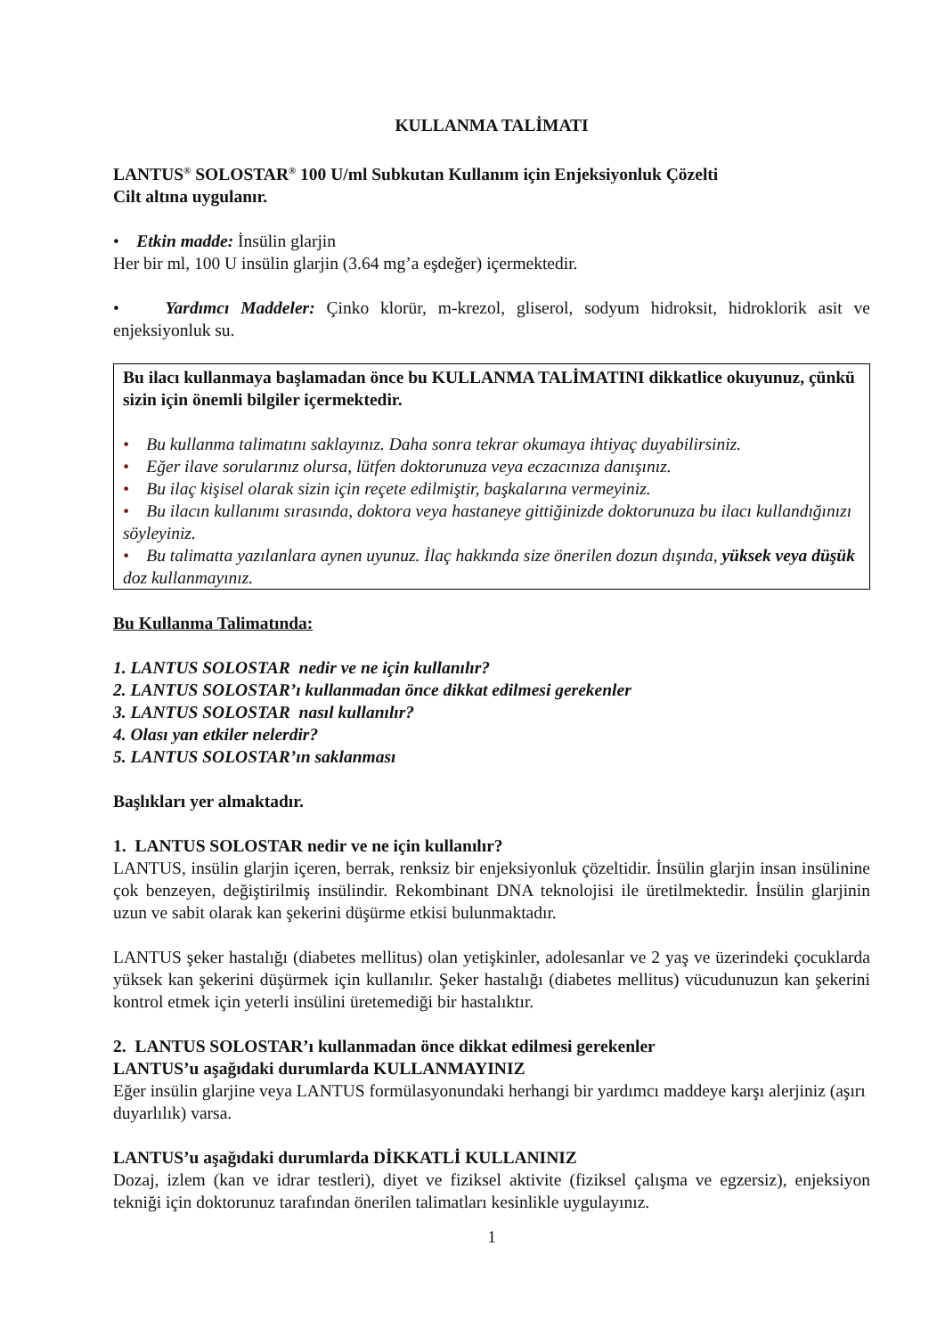KULLANMA TALİMATI
LANTUS<sup>®</sup> SOLOSTAR<sup>®</sup> 100 U/ml Subkutan Kullanım için Enjeksiyonluk Çözelti
Cilt altına uygulanır.
• Etkin madde: İnsülin glarjin
Her bir ml, 100 U insülin glarjin (3.64 mg’a eşdeğer) içermektedir.
• Yardımcı Maddeler: Çinko klorür, m-krezol, gliserol, sodyum hidroksit, hidroklorik asit ve enjeksiyonluk su.
Bu ilacı kullanmaya başlamadan önce bu KULLANMA TALİMATINI dikkatlice okuyunuz, çünkü sizin için önemli bilgiler içermektedir.
• Bu kullanma talimatını saklayınız. Daha sonra tekrar okumaya ihtiyaç duyabilirsiniz.
• Eğer ilave sorularınız olursa, lütfen doktorunuza veya eczacınıza danışınız.
• Bu ilaç kişisel olarak sizin için reçete edilmiştir, başkalarına vermeyiniz.
• Bu ilacın kullanımı sırasında, doktora veya hastaneye gittiğinizde doktorunuza bu ilacı kullandığınızı söyleyiniz.
• Bu talimatta yazılanlara aynen uyunuz. İlaç hakkında size önerilen dozun dışında, yüksek veya düşük doz kullanmayınız.
Bu Kullanma Talimatında:
1. LANTUS SOLOSTAR nedir ve ne için kullanılır?
2. LANTUS SOLOSTAR’ı kullanmadan önce dikkat edilmesi gerekenler
3. LANTUS SOLOSTAR nasıl kullanılır?
4. Olası yan etkiler nelerdir?
5. LANTUS SOLOSTAR’ın saklanması
Başlıkları yer almaktadır.
1. LANTUS SOLOSTAR nedir ve ne için kullanılır?
LANTUS, insülin glarjin içeren, berrak, renksiz bir enjeksiyonluk çözeltidir. İnsülin glarjin insan insülinine çok benzeyen, değiştirilmiş insülindir. Rekombinant DNA teknolojisi ile üretilmektedir. İnsülin glarjinin uzun ve sabit olarak kan şekerini düşürme etkisi bulunmaktadır.
LANTUS şeker hastalığı (diabetes mellitus) olan yetişkinler, adolesanlar ve 2 yaş ve üzerindeki çocuklarda yüksek kan şekerini düşürmek için kullanılır. Şeker hastalığı (diabetes mellitus) vücudunuzun kan şekerini kontrol etmek için yeterli insülini üretemediği bir hastalıktır.
2. LANTUS SOLOSTAR’ı kullanmadan önce dikkat edilmesi gerekenler
LANTUS’u aşağıdaki durumlarda KULLANMAYINIZ
Eğer insülin glarjine veya LANTUS formülasyonundaki herhangi bir yardımcı maddeye karşı alerjiniz (aşırı duyarlılık) varsa.
LANTUS’u aşağıdaki durumlarda DİKKATLİ KULLANINIZ
Dozaj, izlem (kan ve idrar testleri), diyet ve fiziksel aktivite (fiziksel çalışma ve egzersiz), enjeksiyon tekniği için doktorunuz tarafından önerilen talimatları kesinlikle uygulayınız.
1